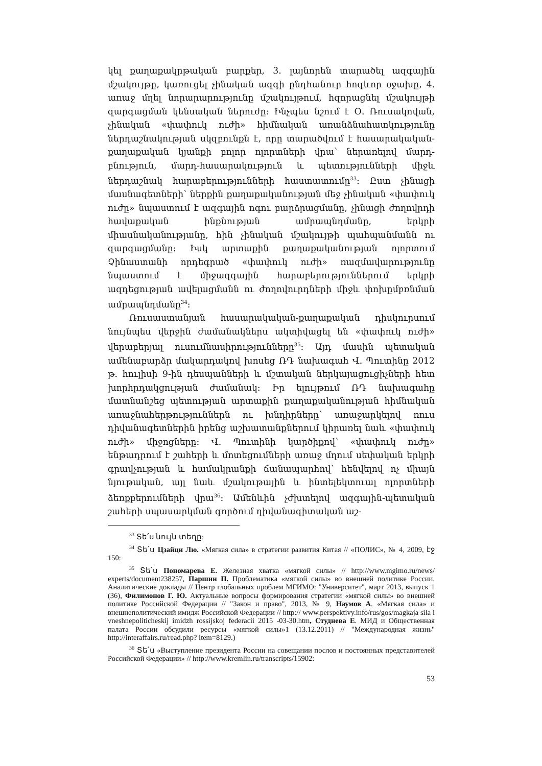կել քաղաքակրթական բարքեր, 3. լայնորեն տարածել ազգային մշակույթը, կառուցել չինական ազգի ընդհանուր հոգևոր օջախը, 4. առաջ մղել նորարարությունը մշակույթում, հզորացնել մշակույթի զարգացման կենսական ներուժը: Ինչպես նշում է Օ. Ռուսակովան, չինական «փափուկ ուժի» հիմնական առանձնահատկությունը ներդաշնակության սկզբունքն է, որը տարածվում է հասարակական-քաղաքական կյանքի բոլոր ոլորտների վրա՝ ներառելով մարդ-բնություն, մարդ-հասարակություն և պետությունների միջև ներդաշնակ հարաբերությունների հաստատումը<sup>33</sup>: Ըստ չինացի մասնագետների՝ ներքին քաղաքականության մեջ չինական «փափուկ ուժը» նպաստում է ազգային ոգու բարձրացմանը, չինացի ժողովրդի հավաքական ինքնության ամրապնդմանը, երկրի միասնականությանը, հին չինական մշակույթի պահպանմանն ու զարգացմանը: Իսկ արտաքին քաղաքականության ոլորտում Չինաստանի որդեգրած «փափուկ ուժի» ռազմավարությունը նպաստում է միջազգային հարաբերություններում երկրի ազդեցության ավելացմանն ու ժողովուրդների միջև փոխըմբռնման ամրապնդմանը<sup>34</sup>:
Ռուսաստանյան հասարակական-քաղաքական դիսկուրսում նույնպես վերջին ժամանակներս ակտիվացել են «փափուկ ուժի» վերաբերյալ ուսումնասիրությունները<sup>35</sup>: Այդ մասին պետական ամենաբարձր մակարդակով խոսեց ՌԴ նախագահ Վ. Պուտինը 2012 թ. հուլիսի 9-ին դեսպանների և մշտական ներկայացուցիչների հետ խորհրդակցության ժամանակ: Իր ելույթում ՌԴ նախագահը մատնանշեց պետության արտաքին քաղաքականության հիմնական առաջնահերթություններն ու խնդիրները՝ առաջարկելով ռուս դիվանագետներին իրենց աշխատանքներում կիրառել նաև «փափուկ ուժի» միջոցները: Վ. Պուտինի կարծիքով՝ «փափուկ ուժը» ենթադրում է շահերի և մոտեցումների առաջ մղում սեփական երկրի գրավչության և համակրանքի ճանապարհով՝ հենվելով ոչ միայն նյութական, այլ նաև մշակութային և ինտելեկտուալ ոլորտների ձեռքբերումների վրա<sup>36</sup>: Ամենևին չժխտելով ազգային-պետական շահերի սպասարկման գործում դիվանագիտական աշ-
<sup>33</sup> Տե՛ս նույն տեղը:
<sup>34</sup> Տե՛ս Цзайци Лю. «Мягкая сила» в стратегии развития Китая // «ПОЛИС», № 4, 2009, էջ 150:
<sup>35</sup> Տե՛ս Пономарева Е. Железная хватка «мягкой силы» // http://www.mgimo.ru/news/ experts/document238257, Паршин П. Проблематика «мягкой силы» во внешней политике России. Аналитические доклады // Центр глобальных проблем МГИМО: "Университет", март 2013, выпуск 1 (36), Филимонов Г. Ю. Актуальные вопросы формирования стратегии «мягкой силы» во внешней политике Российской Федерации // "Закон и право", 2013, № 9, Наумов А. «Мягкая сила» и внешнеполитический имидж Российской Федерации // http:// www.perspektivy.info/rus/gos/magkaja sila i vneshnepoliticheskij imidzh rossijskoj federacii 2015 -03-30.htm, Студнева Е. МИД и Общественная палата России обсудили ресурсы «мягкой силы»1 (13.12.2011) // "Международная жизнь" http://interaffairs.ru/read.php? item=8129.)
<sup>36</sup> Տե՛ս «Выступление президента России на совещании послов и постоянных представителей Российской Федерации» // http://www.kremlin.ru/transcripts/15902:
53